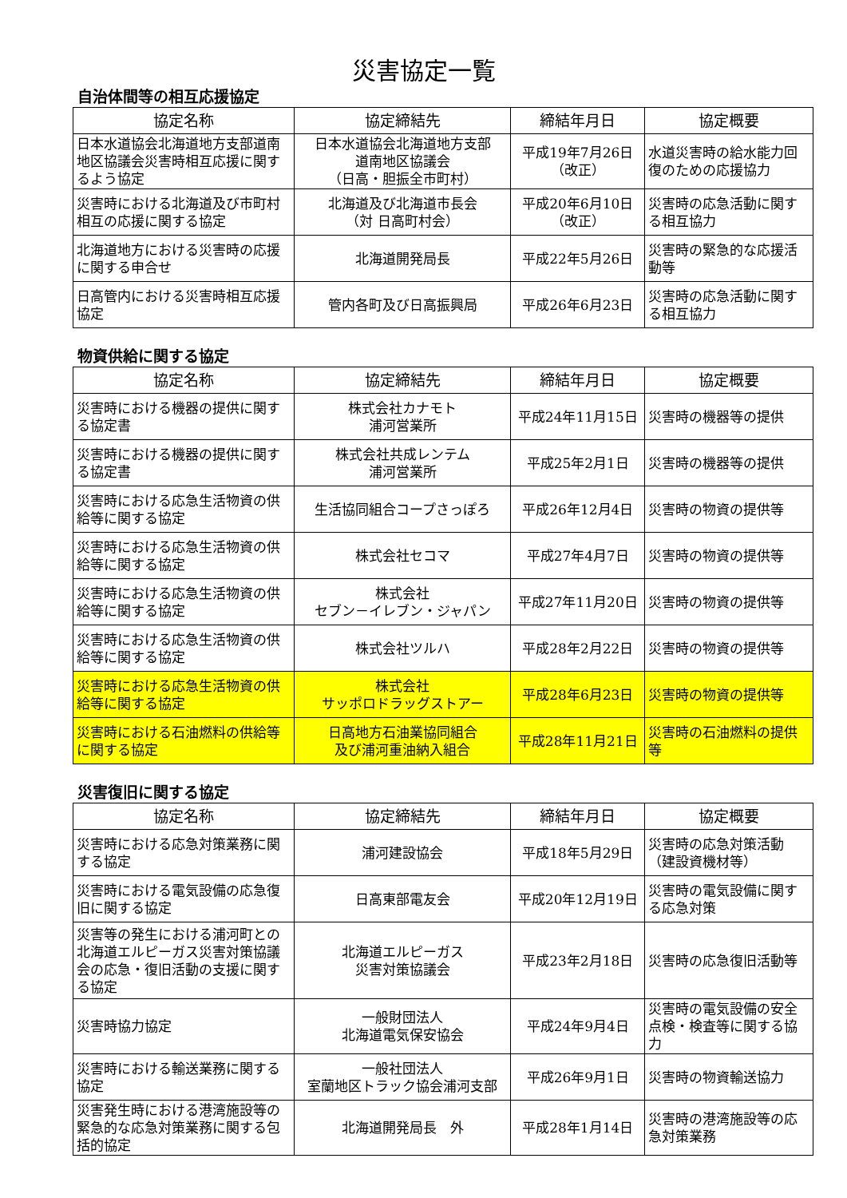災害協定一覧
自治体間等の相互応援協定
| 協定名称 | 協定締結先 | 締結年月日 | 協定概要 |
| --- | --- | --- | --- |
| 日本水道協会北海道地方支部道南地区協議会災害時相互応援に関するよう協定 | 日本水道協会北海道地方支部 道南地区協議会 （日高・胆振全市町村） | 平成19年7月26日 （改正） | 水道災害時の給水能力回復のための応援協力 |
| 災害時における北海道及び市町村相互の応援に関する協定 | 北海道及び北海道市長会 （対 日高町村会） | 平成20年6月10日 （改正） | 災害時の応急活動に関する相互協力 |
| 北海道地方における災害時の応援に関する申合せ | 北海道開発局長 | 平成22年5月26日 | 災害時の緊急的な応援活動等 |
| 日高管内における災害時相互応援協定 | 管内各町及び日高振興局 | 平成26年6月23日 | 災害時の応急活動に関する相互協力 |
物資供給に関する協定
| 協定名称 | 協定締結先 | 締結年月日 | 協定概要 |
| --- | --- | --- | --- |
| 災害時における機器の提供に関する協定書 | 株式会社カナモト 浦河営業所 | 平成24年11月15日 | 災害時の機器等の提供 |
| 災害時における機器の提供に関する協定書 | 株式会社共成レンテム 浦河営業所 | 平成25年2月1日 | 災害時の機器等の提供 |
| 災害時における応急生活物資の供給等に関する協定 | 生活協同組合コープさっぽろ | 平成26年12月4日 | 災害時の物資の提供等 |
| 災害時における応急生活物資の供給等に関する協定 | 株式会社セコマ | 平成27年4月7日 | 災害時の物資の提供等 |
| 災害時における応急生活物資の供給等に関する協定 | 株式会社 セブン－イレブン・ジャパン | 平成27年11月20日 | 災害時の物資の提供等 |
| 災害時における応急生活物資の供給等に関する協定 | 株式会社ツルハ | 平成28年2月22日 | 災害時の物資の提供等 |
| 災害時における応急生活物資の供給等に関する協定 | 株式会社 サッポロドラッグストアー | 平成28年6月23日 | 災害時の物資の提供等 |
| 災害時における石油燃料の供給等に関する協定 | 日高地方石油業協同組合 及び浦河重油納入組合 | 平成28年11月21日 | 災害時の石油燃料の提供等 |
災害復旧に関する協定
| 協定名称 | 協定締結先 | 締結年月日 | 協定概要 |
| --- | --- | --- | --- |
| 災害時における応急対策業務に関する協定 | 浦河建設協会 | 平成18年5月29日 | 災害時の応急対策活動（建設資機材等） |
| 災害時における電気設備の応急復旧に関する協定 | 日高東部電友会 | 平成20年12月19日 | 災害時の電気設備に関する応急対策 |
| 災害等の発生における浦河町との北海道エルピーガス災害対策協議会の応急・復旧活動の支援に関する協定 | 北海道エルピーガス 災害対策協議会 | 平成23年2月18日 | 災害時の応急復旧活動等 |
| 災害時協力協定 | 一般財団法人 北海道電気保安協会 | 平成24年9月4日 | 災害時の電気設備の安全点検・検査等に関する協力 |
| 災害時における輸送業務に関する協定 | 一般社団法人 室蘭地区トラック協会浦河支部 | 平成26年9月1日 | 災害時の物資輸送協力 |
| 災害発生時における港湾施設等の緊急的な応急対策業務に関する包括的協定 | 北海道開発局長 外 | 平成28年1月14日 | 災害時の港湾施設等の応急対策業務 |